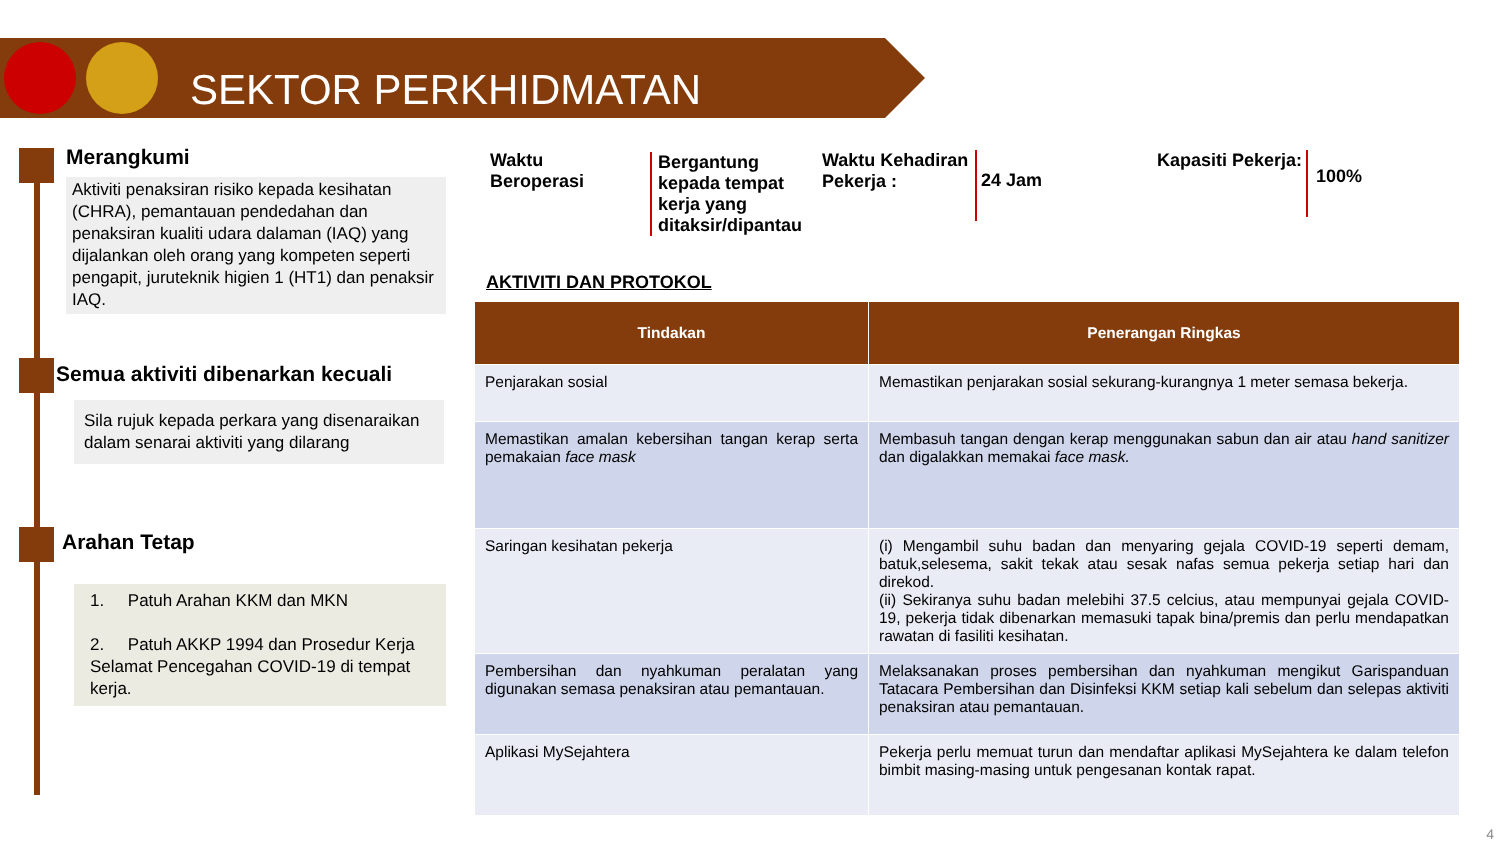SEKTOR PERKHIDMATAN
Merangkumi
Aktiviti penaksiran risiko kepada kesihatan (CHRA), pemantauan pendedahan dan penaksiran kualiti udara dalaman (IAQ) yang dijalankan oleh orang yang kompeten seperti pengapit, juruteknik higien 1 (HT1) dan penaksir IAQ.
Semua aktiviti dibenarkan kecuali
Sila rujuk kepada perkara yang disenaraikan dalam senarai aktiviti yang dilarang
Arahan Tetap
1. Patuh Arahan KKM dan MKN
2. Patuh AKKP 1994 dan Prosedur Kerja Selamat Pencegahan COVID-19 di tempat kerja.
Waktu
Beroperasi
Bergantung
kepada tempat
kerja yang
ditaksir/dipantau
Waktu Kehadiran
Pekerja :
24 Jam Kapasiti Pekerja: 100%
AKTIVITI DAN PROTOKOL
| Tindakan | Penerangan Ringkas |
| --- | --- |
| Penjarakan sosial | Memastikan penjarakan sosial sekurang-kurangnya 1 meter semasa bekerja. |
| Memastikan amalan kebersihan tangan kerap serta pemakaian face mask | Membasuh tangan dengan kerap menggunakan sabun dan air atau hand sanitizer dan digalakkan memakai face mask. |
| Saringan kesihatan pekerja | (i) Mengambil suhu badan dan menyaring gejala COVID-19 seperti demam, batuk,selesema, sakit tekak atau sesak nafas semua pekerja setiap hari dan direkod. (ii) Sekiranya suhu badan melebihi 37.5 celcius, atau mempunyai gejala COVID-19, pekerja tidak dibenarkan memasuki tapak bina/premis dan perlu mendapatkan rawatan di fasiliti kesihatan. |
| Pembersihan dan nyahkuman peralatan yang digunakan semasa penaksiran atau pemantauan. | Melaksanakan proses pembersihan dan nyahkuman mengikut Garispanduan Tatacara Pembersihan dan Disinfeksi KKM setiap kali sebelum dan selepas aktiviti penaksiran atau pemantauan. |
| Aplikasi MySejahtera | Pekerja perlu memuat turun dan mendaftar aplikasi MySejahtera ke dalam telefon bimbit masing-masing untuk pengesanan kontak rapat. |
4